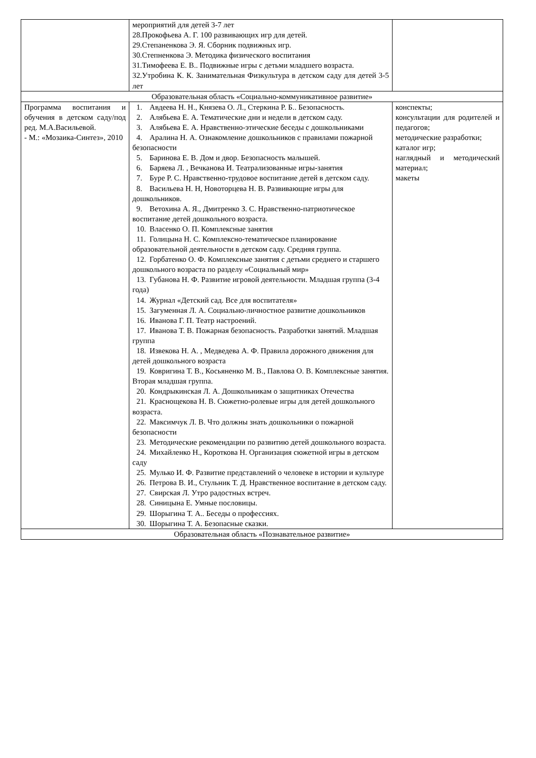| | мероприятий для детей 3-7 лет 28.Прокофьева А. Г. 100 развивающих игр для детей. 29.Степаненкова Э. Я. Сборник подвижных игр. 30.Степненкова Э. Методика физического воспитания 31.Тимофеева Е. В.. Подвижные игры с детьми младшего возраста. 32.Утробина К. К. Занимательная Физкультура в детском саду для детей 3-5 лет | |
| Образовательная область «Социально-коммуникативное развитие» | | |
| Программа воспитания и обучения в детском саду/под ред. М.А.Васильевой. - М.: «Мозаика-Синтез», 2010 | 1. Авдеева Н. Н., Князева О. Л., Стеркина Р. Б.. Безопасность. 2. Алябьева Е. А. Тематические дни и недели в детском саду. 3. Алябьева Е. А. Нравственно-этические беседы с дошкольниками 4. Аралина Н. А. Ознакомление дошкольников с правилами пожарной безопасности 5. Баринова Е. В. Дом и двор. Безопасность малышей. 6. Баряева Л. , Вечканова И. Театрализованные игры-занятия 7. Буре Р. С. Нравственно-трудовое воспитание детей в детском саду. 8. Васильева Н. Н, Новоторцева Н. В. Развивающие игры для дошкольников. 9. Ветохина А. Я., Дмитренко З. С. Нравственно-патриотическое воспитание детей дошкольного возраста. 10. Власенко О. П. Комплексные занятия 11. Голицына Н. С. Комплексно-тематическое планирование образовательной деятельности в детском саду. Средняя группа. 12. Горбатенко О. Ф. Комплексные занятия с детьми среднего и старшего дошкольного возраста по разделу «Социальный мир» 13. Губанова Н. Ф. Развитие игровой деятельности. Младшая группа (3-4 года) 14. Журнал «Детский сад. Все для воспитателя» 15. Загуменная Л. А. Социально-личностное развитие дошкольников 16. Иванова Г. П. Театр настроений. 17. Иванова Т. В. Пожарная безопасность. Разработки занятий. Младшая группа 18. Извекова Н. А. , Медведева А. Ф. Правила дорожного движения для детей дошкольного возраста 19. Ковригина Т. В., Косьяненко М. В., Павлова О. В. Комплексные занятия. Вторая младшая группа. 20. Кондрыкинская Л. А. Дошкольникам о защитниках Отечества 21. Краснощекова Н. В. Сюжетно-ролевые игры для детей дошкольного возраста. 22. Максимчук Л. В. Что должны знать дошкольники о пожарной безопасности 23. Методические рекомендации по развитию детей дошкольного возраста. 24. Михайленко Н., Короткова Н. Организация сюжетной игры в детском саду 25. Мулько И. Ф. Развитие представлений о человеке в истории и культуре 26. Петрова В. И., Стульник Т. Д. Нравственное воспитание в детском саду. 27. Свирская Л. Утро радостных встреч. 28. Синицына Е. Умные пословицы. 29. Шорыгина Т. А.. Беседы о профессиях. 30. Шорыгина Т. А. Безопасные сказки. | конспекты; консультации для родителей и педагогов; методические разработки; каталог игр; наглядный и методический материал; макеты |
| Образовательная область «Познавательное развитие» | | |